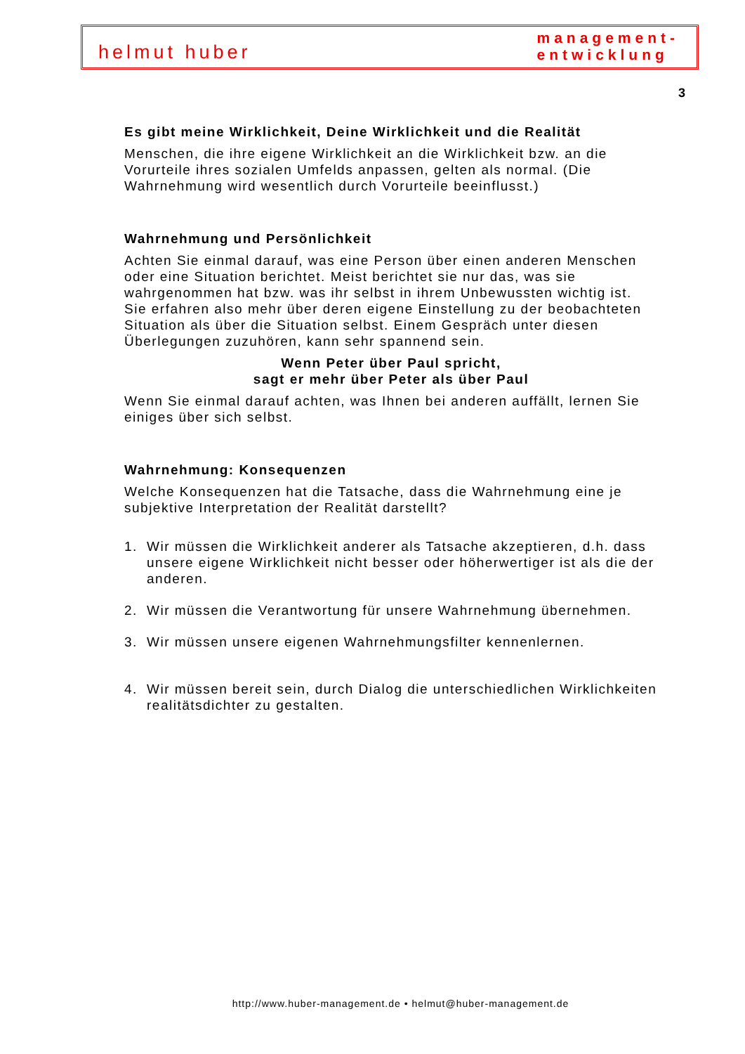helmut huber
management-
entwicklung
3
Es gibt meine Wirklichkeit, Deine Wirklichkeit und die Realität
Menschen, die ihre eigene Wirklichkeit an die Wirklichkeit bzw. an die Vorurteile ihres sozialen Umfelds anpassen, gelten als normal. (Die Wahrnehmung wird wesentlich durch Vorurteile beeinflusst.)
Wahrnehmung und Persönlichkeit
Achten Sie einmal darauf, was eine Person über einen anderen Menschen oder eine Situation berichtet. Meist berichtet sie nur das, was sie wahrgenommen hat bzw. was ihr selbst in ihrem Unbewussten wichtig ist. Sie erfahren also mehr über deren eigene Einstellung zu der beobachteten Situation als über die Situation selbst. Einem Gespräch unter diesen Überlegungen zuzuhören, kann sehr spannend sein.
Wenn Peter über Paul spricht,
sagt er mehr über Peter als über Paul
Wenn Sie einmal darauf achten, was Ihnen bei anderen auffällt, lernen Sie einiges über sich selbst.
Wahrnehmung: Konsequenzen
Welche Konsequenzen hat die Tatsache, dass die Wahrnehmung eine je subjektive Interpretation der Realität darstellt?
1. Wir müssen die Wirklichkeit anderer als Tatsache akzeptieren, d.h. dass unsere eigene Wirklichkeit nicht besser oder höherwertiger ist als die der anderen.
2. Wir müssen die Verantwortung für unsere Wahrnehmung übernehmen.
3. Wir müssen unsere eigenen Wahrnehmungsfilter kennenlernen.
4. Wir müssen bereit sein, durch Dialog die unterschiedlichen Wirklichkeiten realitätsdichter zu gestalten.
http://www.huber-management.de • helmut@huber-management.de